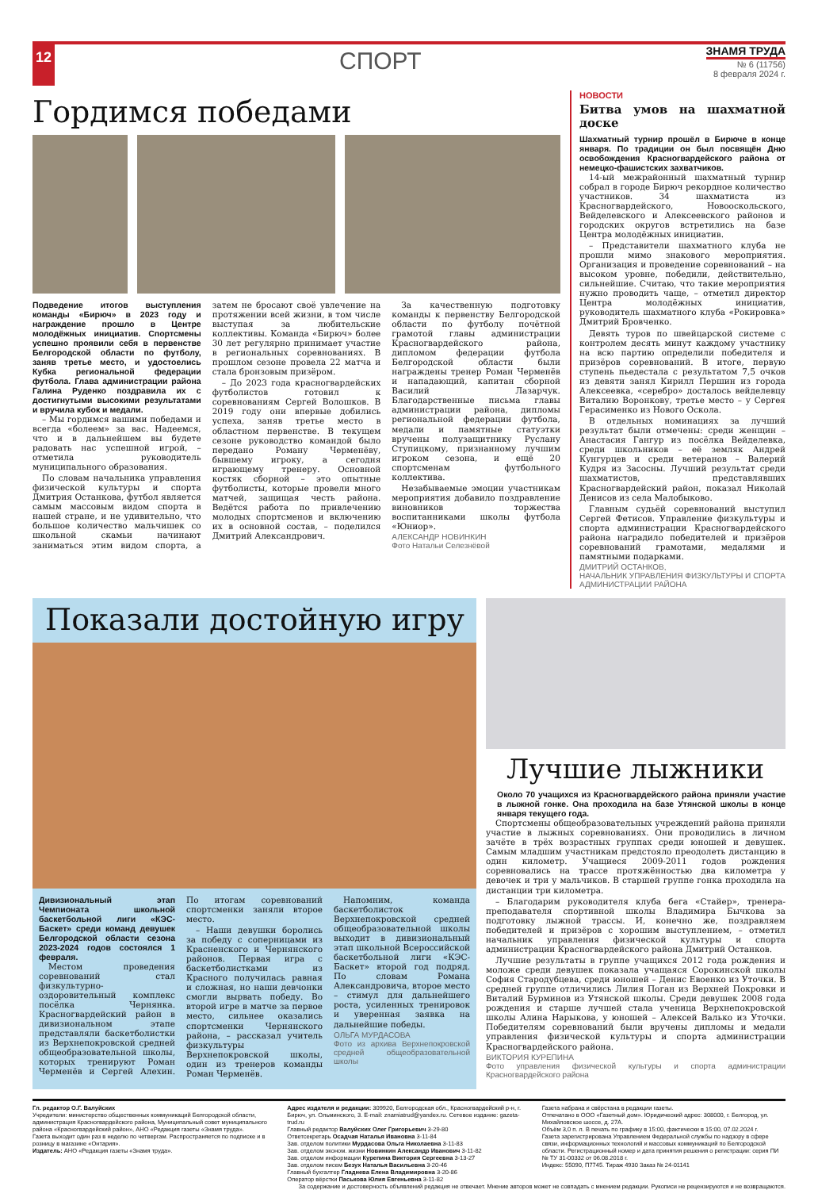12
СПОРТ
ЗНАМЯ ТРУДА
№ 6 (11756)
8 февраля 2024 г.
Гордимся победами
Подведение итогов выступления команды «Бирюч» в 2023 году и награждение прошло в Центре молодёжных инициатив. Спортсмены успешно проявили себя в первенстве Белгородской области по футболу, заняв третье место, и удостоелись Кубка региональной федерации футбола. Глава администрации района Галина Руденко поздравила их с достигнутыми высокими результатами и вручила кубок и медали.
– Мы гордимся вашими победами и всегда «болеем» за вас. Надеемся, что и в дальнейшем вы будете радовать нас успешной игрой, – отметила руководитель муниципального образования.
По словам начальника управления физической культуры и спорта Дмитрия Останкова, футбол является самым массовым видом спорта в нашей стране, и не удивительно, что большое количество мальчишек со школьной скамьи начинают заниматься этим видом спорта, а затем не бросают своё увлечение на протяжении всей жизни, в том числе выступая за любительские коллективы. Команда «Бирюч» более 30 лет регулярно принимает участие в региональных соревнованиях. В прошлом сезоне провела 22 матча и стала бронзовым призёром.
– До 2023 года красногвардейских футболистов готовил к соревнованиям Сергей Волошков. В 2019 году они впервые добились успеха, заняв третье место в областном первенстве. В текущем сезоне руководство командой было передано Роману Черменёву, бывшему игроку, а сегодня играющему тренеру. Основной костяк сборной – это опытные футболисты, которые провели много матчей, защищая честь района. Ведётся работа по привлечению молодых спортсменов и включению их в основной состав, – поделился Дмитрий Александрович.
За качественную подготовку команды к первенству Белгородской области по футболу почётной грамотой главы администрации Красногвардейского района, дипломом федерации футбола Белгородской области были награждены тренер Роман Черменёв и нападающий, капитан сборной Василий Лазарчук. Благодарственные письма главы администрации района, дипломы региональной федерации футбола, медали и памятные статуэтки вручены полузащитнику Руслану Ступицкому, признанному лучшим игроком сезона, и ещё 20 спортсменам футбольного коллектива.
Незабываемые эмоции участникам мероприятия добавило поздравление виновников торжества воспитанниками школы футбола «Юниор».
АЛЕКСАНДР НОВИНКИН
Фото Натальи Селезнёвой
НОВОСТИ
Битва умов на шахматной доске
Шахматный турнир прошёл в Бирюче в конце января. По традиции он был посвящён Дню освобождения Красногвардейского района от немецко-фашистских захватчиков.
14-ый межрайонный шахматный турнир собрал в городе Бирюч рекордное количество участников. 34 шахматиста из Красногвардейского, Новооскольского, Вейделевского и Алексеевского районов и городских округов встретились на базе Центра молодёжных инициатив.
– Представители шахматного клуба не прошли мимо знакового мероприятия. Организация и проведение соревнований – на высоком уровне, победили, действительно, сильнейшие. Считаю, что такие мероприятия нужно проводить чаще, – отметил директор Центра молодёжных инициатив, руководитель шахматного клуба «Рокировка» Дмитрий Бровченко.
Девять туров по швейцарской системе с контролем десять минут каждому участнику на всю партию определили победителя и призёров соревнований. В итоге, первую ступень пьедестала с результатом 7,5 очков из девяти занял Кирилл Першин из города Алексеевка, «серебро» досталось вейделевцу Виталию Воронкову, третье место – у Сергея Герасименко из Нового Оскола.
В отдельных номинациях за лучший результат были отмечены: среди женщин – Анастасия Гангур из посёлка Вейделевка, среди школьников – её земляк Андрей Кунгурцев и среди ветеранов – Валерий Кудря из Засосны. Лучший результат среди шахматистов, представлявших Красногвардейский район, показал Николай Денисов из села Малобыково.
Главным судьёй соревнований выступил Сергей Фетисов. Управление физкультуры и спорта администрации Красногвардейского района наградило победителей и призёров соревнований грамотами, медалями и памятными подарками.
ДМИТРИЙ ОСТАНКОВ,
НАЧАЛЬНИК УПРАВЛЕНИЯ ФИЗКУЛЬТУРЫ И СПОРТА АДМИНИСТРАЦИИ РАЙОНА
Показали достойную игру
Дивизиональный этап Чемпионата школьной баскетбольной лиги «КЭС-Баскет» среди команд девушек Белгородской области сезона 2023-2024 годов состоялся 1 февраля.
Местом проведения соревнований стал физкультурно-оздоровительный комплекс посёлка Чернянка. Красногвардейский район в дивизиональном этапе представляли баскетболистки из Верхнепокровской средней общеобразовательной школы, которых тренируют Роман Черменёв и Сергей Алехин. По итогам соревнований спортсменки заняли второе место.
– Наши девушки боролись за победу с соперницами из Красненского и Чернянского районов. Первая игра с баскетболистками из Красного получилась равная и сложная, но наши девчонки смогли вырвать победу. Во второй игре в матче за первое место, сильнее оказались спортсменки Чернянского района, – рассказал учитель физкультуры Верхнепокровской школы, один из тренеров команды Роман Черменёв.
Напомним, команда баскетболисток Верхнепокровской средней общеобразовательной школы выходит в дивизиональный этап школьной Всероссийской баскетбольной лиги «КЭС-Баскет» второй год подряд. По словам Романа Александровича, второе место – стимул для дальнейшего роста, усиленных тренировок и уверенная заявка на дальнейшие победы.
ОЛЬГА МУРДАСОВА
Фото из архива Верхнепокровской средней общеобразовательной школы
Лучшие лыжники
Около 70 учащихся из Красногвардейского района приняли участие в лыжной гонке. Она проходила на базе Утянской школы в конце января текущего года.
Спортсмены общеобразовательных учреждений района приняли участие в лыжных соревнованиях. Они проводились в личном зачёте в трёх возрастных группах среди юношей и девушек. Самым младшим участникам предстояло преодолеть дистанцию в один километр. Учащиеся 2009-2011 годов рождения соревновались на трассе протяжённостью два километра у девочек и три у мальчиков. В старшей группе гонка проходила на дистанции три километра.
– Благодарим руководителя клуба бега «Стайер», тренера-преподавателя спортивной школы Владимира Бычкова за подготовку лыжной трассы. И, конечно же, поздравляем победителей и призёров с хорошим выступлением, – отметил начальник управления физической культуры и спорта администрации Красногвардейского района Дмитрий Останков.
Лучшие результаты в группе учащихся 2012 года рождения и моложе среди девушек показала учащаяся Сорокинской школы София Стародубцева, среди юношей – Денис Евоенко из Уточки. В средней группе отличились Лилия Поган из Верхней Покровки и Виталий Бурминов из Утянской школы. Среди девушек 2008 года рождения и старше лучшей стала ученица Верхнепокровской школы Алина Нарыкова, у юношей – Алексей Валько из Уточки. Победителям соревнований были вручены дипломы и медали управления физической культуры и спорта администрации Красногвардейского района.
ВИКТОРИЯ КУРЕПИНА
Фото управления физической культуры и спорта администрации Красногвардейского района
Гл. редактор О.Г. Валуйских
Учредители: министерство общественных коммуникаций Белгородской области, администрация Красногвардейского района, Муниципальный совет муниципального района «Красногвардейский район», АНО «Редакция газеты «Знамя труда».
Газета выходит один раз в неделю по четвергам. Распространяется по подписке и в розницу в магазине «Онтария».
Издатель: АНО «Редакция газеты «Знамя труда».
Адрес издателя и редакции: 309920, Белгородская обл., Красногвардейский р-н, г. Бирюч, ул. Ольминского, 3. E-mail: znamiatrud@yandex.ru. Сетевое издание: gazeta-trud.ru
Главный редактор Валуйских Олег Григорьевич 3-29-80
Ответсекретарь Осадчая Наталья Ивановна 3-11-84
Зав. отделом политики Мурдасова Ольга Николаевна 3-11-83
Зав. отделом эконом. жизни Новинкин Александр Иванович 3-11-82
Зав. отделом информации Курепина Виктория Сергеевна 3-13-27
Зав. отделом писем Безух Наталья Васильевна 3-20-46
Главный бухгалтер Гладнева Елена Владимировна 3-20-86
Оператор вёрстки Паськова Юлия Евгеньевна 3-11-82
Газета набрана и свёрстана в редакции газеты.
Отпечатано в ООО «Газетный дом». Юридический адрес: 308000, г. Белгород, ул. Михайловское шоссе, д. 27А.
Объём 3,0 п. л. В печать по графику в 15:00, фактически в 15:00, 07.02.2024 г.
Газета зарегистрирована Управлением Федеральной службы по надзору в сфере связи, информационных технологий и массовых коммуникаций по Белгородской области. Регистрационный номер и дата принятия решения о регистрации: серия ПИ № ТУ 31-00332 от 06.08.2018 г.
Индекс: 55090, П7745. Тираж 4930 Заказ № 24-01141
За содержание и достоверность объявлений редакция не отвечает. Мнение авторов может не совпадать с мнением редакции. Рукописи не рецензируются и не возвращаются.